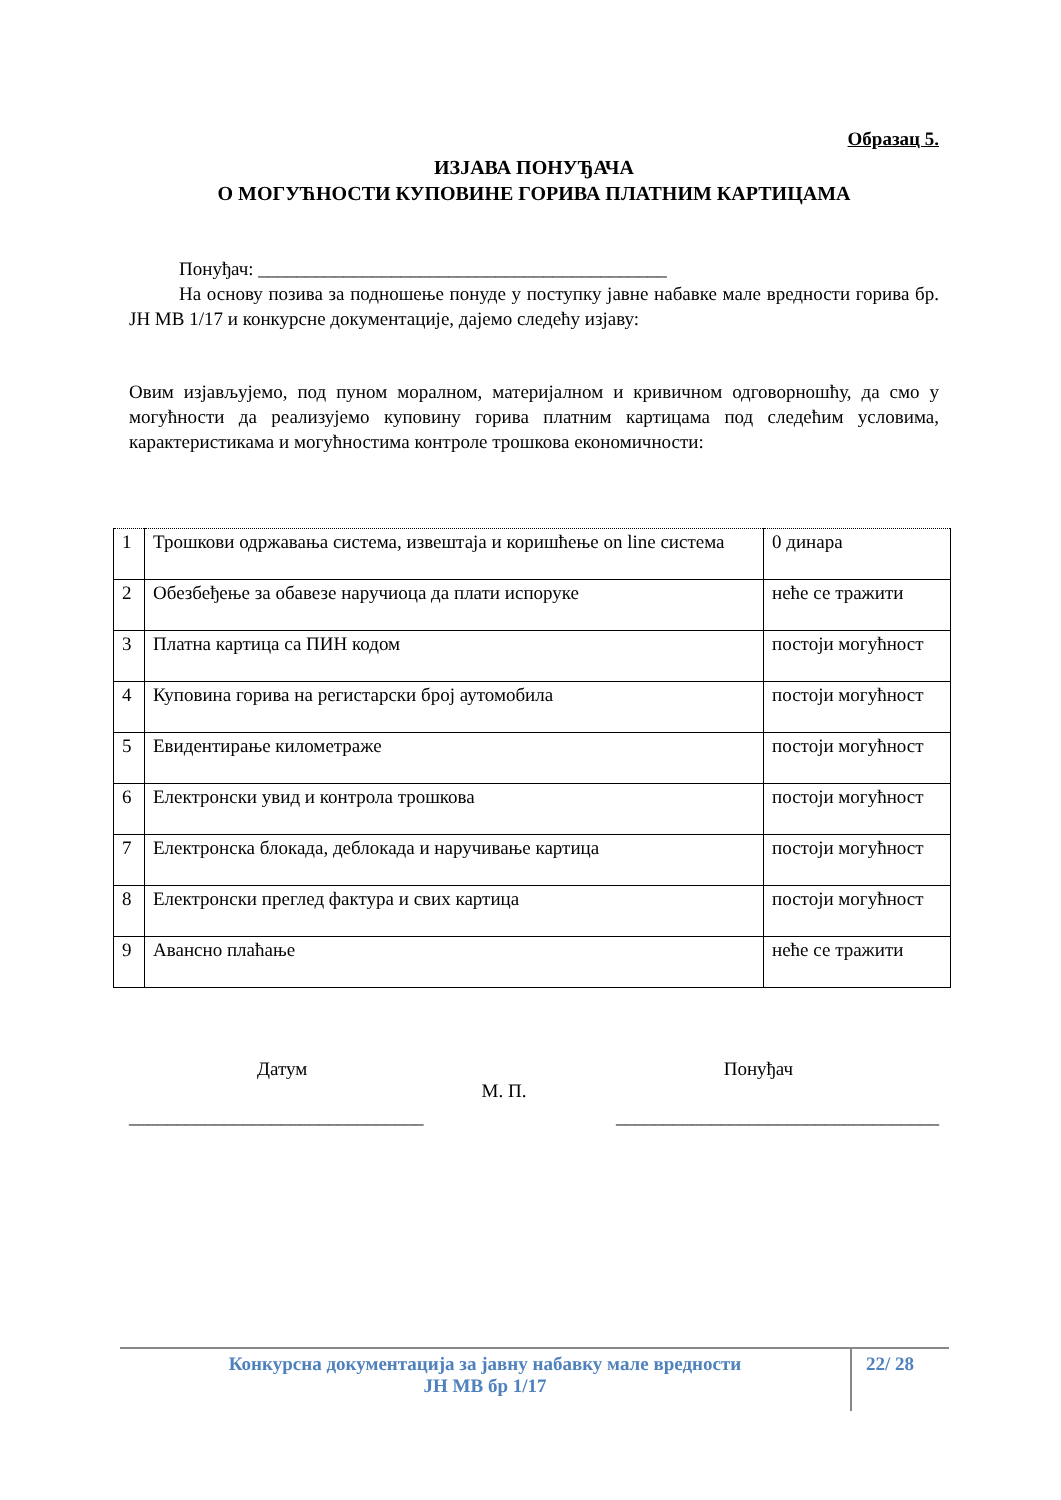Образац 5.
ИЗЈАВА ПОНУЂАЧА
О МОГУЋНОСТИ КУПОВИНЕ ГОРИВА ПЛАТНИМ КАРТИЦАМА
Понуђач: ___________________________________________
На основу позива за подношење понуде у поступку јавне набавке мале вредности горива бр. ЈН МВ 1/17 и конкурсне документације, дајемо следећу изјаву:
Овим изјављујемо, под пуном моралном, материјалном и кривичном одговорношћу, да смо у могућности да реализујемо куповину горива платним картицама под следећим условима, карактеристикама и могућностима контроле трошкова економичности:
| 1 | Трошкови одржавања система, извештаја и коришћење on line система | 0 динара |
| 2 | Обезбеђење за обавезе наручиоца да плати испоруке | неће се тражити |
| 3 | Платна картица са ПИН кодом | постоји могућност |
| 4 | Куповина горива на регистарски број аутомобила | постоји могућност |
| 5 | Евидентирање километраже | постоји могућност |
| 6 | Електронски увид и контрола трошкова | постоји могућност |
| 7 | Електронска блокада, деблокада и наручивање картица | постоји могућност |
| 8 | Електронски преглед фактура и свих картица | постоји могућност |
| 9 | Авансно плаћање | неће се тражити |
Датум Понуђач
М. П.
_______________________________ __________________________________
Конкурсна документација за јавну набавку мале вредности
ЈН МВ бр 1/17
22/ 28